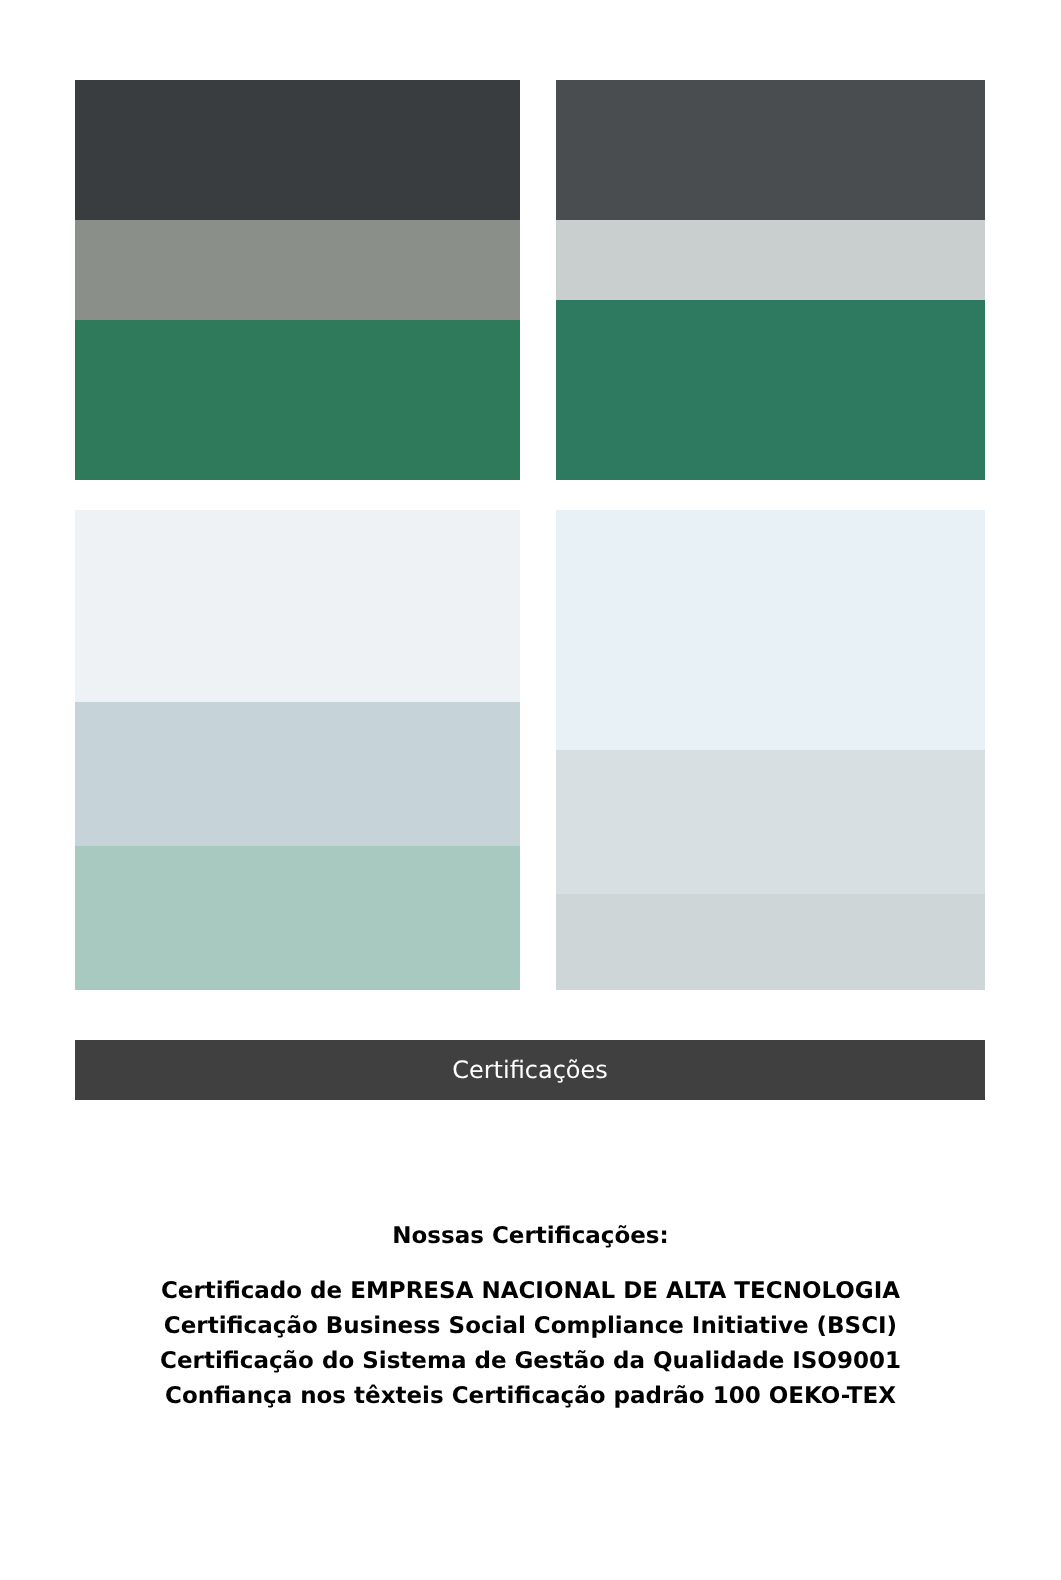Certificações
Nossas Certificações:
Certificado de EMPRESA NACIONAL DE ALTA TECNOLOGIA
Certificação Business Social Compliance Initiative (BSCI)
Certificação do Sistema de Gestão da Qualidade ISO9001
Confiança nos têxteis Certificação padrão 100 OEKO-TEX